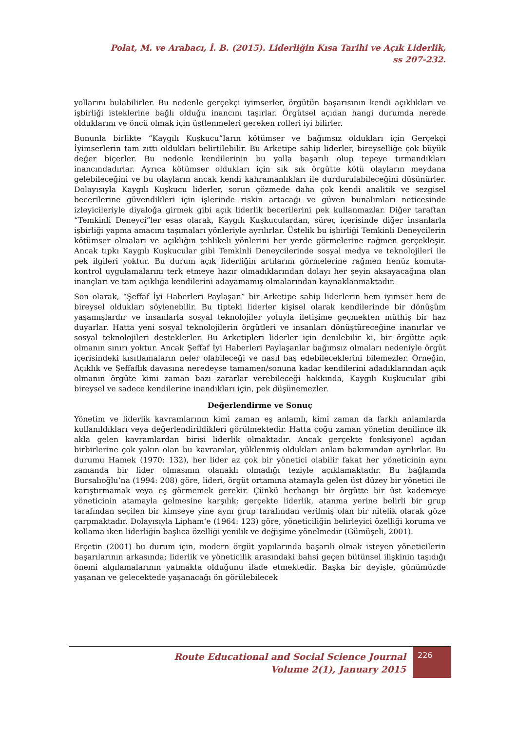Polat, M. ve Arabacı, İ. B. (2015). Liderliğin Kısa Tarihi ve Açık Liderlik,
ss 207-232.
yollarını bulabilirler. Bu nedenle gerçekçi iyimserler, örgütün başarısının kendi açıklıkları ve işbirliği isteklerine bağlı olduğu inancını taşırlar. Örgütsel açıdan hangi durumda nerede olduklarını ve öncü olmak için üstlenmeleri gereken rolleri iyi bilirler.
Bununla birlikte “Kaygılı Kuşkucu”ların kötümser ve bağımsız oldukları için Gerçekçi İyimserlerin tam zıttı oldukları belirtilebilir. Bu Arketipe sahip liderler, bireyselliğe çok büyük değer biçerler. Bu nedenle kendilerinin bu yolla başarılı olup tepeye tırmandıkları inancındadırlar. Ayrıca kötümser oldukları için sık sık örgütte kötü olayların meydana gelebileceğini ve bu olayların ancak kendi kahramanlıkları ile durdurulabileceğini düşünürler. Dolayısıyla Kaygılı Kuşkucu liderler, sorun çözmede daha çok kendi analitik ve sezgisel becerilerine güvendikleri için işlerinde riskin artacağı ve güven bunalımları neticesinde izleyicileriyle diyaloğa girmek gibi açık liderlik becerilerini pek kullanmazlar. Diğer taraftan “Temkinli Deneyci”ler esas olarak, Kaygılı Kuşkuculardan, süreç içerisinde diğer insanlarla işbirliği yapma amacını taşımaları yönleriyle ayrılırlar. Üstelik bu işbirliği Temkinli Deneycilerin kötümser olmaları ve açıklığın tehlikeli yönlerini her yerde görmelerine rağmen gerçekleşir. Ancak tıpkı Kaygılı Kuşkucular gibi Temkinli Deneycilerinde sosyal medya ve teknolojileri ile pek ilgileri yoktur. Bu durum açık liderliğin artılarını görmelerine rağmen henüz komuta-kontrol uygulamalarını terk etmeye hazır olmadıklarından dolayı her şeyin aksayacağına olan inançları ve tam açıklığa kendilerini adayamamış olmalarından kaynaklanmaktadır.
Son olarak, “Şeffaf İyi Haberleri Paylaşan” bir Arketipe sahip liderlerin hem iyimser hem de bireysel oldukları söylenebilir. Bu tipteki liderler kişisel olarak kendilerinde bir dönüşüm yaşamışlardır ve insanlarla sosyal teknolojiler yoluyla iletişime geçmekten müthiş bir haz duyarlar. Hatta yeni sosyal teknolojilerin örgütleri ve insanları dönüştüreceğine inanırlar ve sosyal teknolojileri desteklerler. Bu Arketipleri liderler için denilebilir ki, bir örgütte açık olmanın sınırı yoktur. Ancak Şeffaf İyi Haberleri Paylaşanlar bağımsız olmaları nedeniyle örgüt içerisindeki kısıtlamaların neler olabileceği ve nasıl baş edebileceklerini bilemezler. Örneğin, Açıklık ve Şeffaflık davasına neredeyse tamamen/sonuna kadar kendilerini adadıklarından açık olmanın örgüte kimi zaman bazı zararlar verebileceği hakkında, Kaygılı Kuşkucular gibi bireysel ve sadece kendilerine inandıkları için, pek düşünemezler.
Değerlendirme ve Sonuç
Yönetim ve liderlik kavramlarının kimi zaman eş anlamlı, kimi zaman da farklı anlamlarda kullanıldıkları veya değerlendirildikleri görülmektedir. Hatta çoğu zaman yönetim denilince ilk akla gelen kavramlardan birisi liderlik olmaktadır. Ancak gerçekte fonksiyonel açıdan birbirlerine çok yakın olan bu kavramlar, yüklenmiş oldukları anlam bakımından ayrılırlar. Bu durumu Hamek (1970: 132), her lider az çok bir yönetici olabilir fakat her yöneticinin aynı zamanda bir lider olmasının olanaklı olmadığı teziyle açıklamaktadır. Bu bağlamda Bursalıoğlu’na (1994: 208) göre, lideri, örgüt ortamına atamayla gelen üst düzey bir yönetici ile karıştırmamak veya eş görmemek gerekir. Çünkü herhangi bir örgütte bir üst kademeye yöneticinin atamayla gelmesine karşılık; gerçekte liderlik, atanma yerine belirli bir grup tarafından seçilen bir kimseye yine aynı grup tarafından verilmiş olan bir nitelik olarak göze çarpmaktadır. Dolayısıyla Lipham‘e (1964: 123) göre, yöneticiliğin belirleyici özelliği koruma ve kollama iken liderliğin başlıca özelliği yenilik ve değişime yönelmedir (Gümüşeli, 2001).
Erçetin (2001) bu durum için, modern örgüt yapılarında başarılı olmak isteyen yöneticilerin başarılarının arkasında; liderlik ve yöneticilik arasındaki bahsi geçen bütünsel ilişkinin taşıdığı önemi algılamalarının yatmakta olduğunu ifade etmektedir. Başka bir deyişle, günümüzde yaşanan ve gelecektede yaşanacağı ön görülebilecek
Route Educational and Social Science Journal
Volume 2(1), January 2015
226